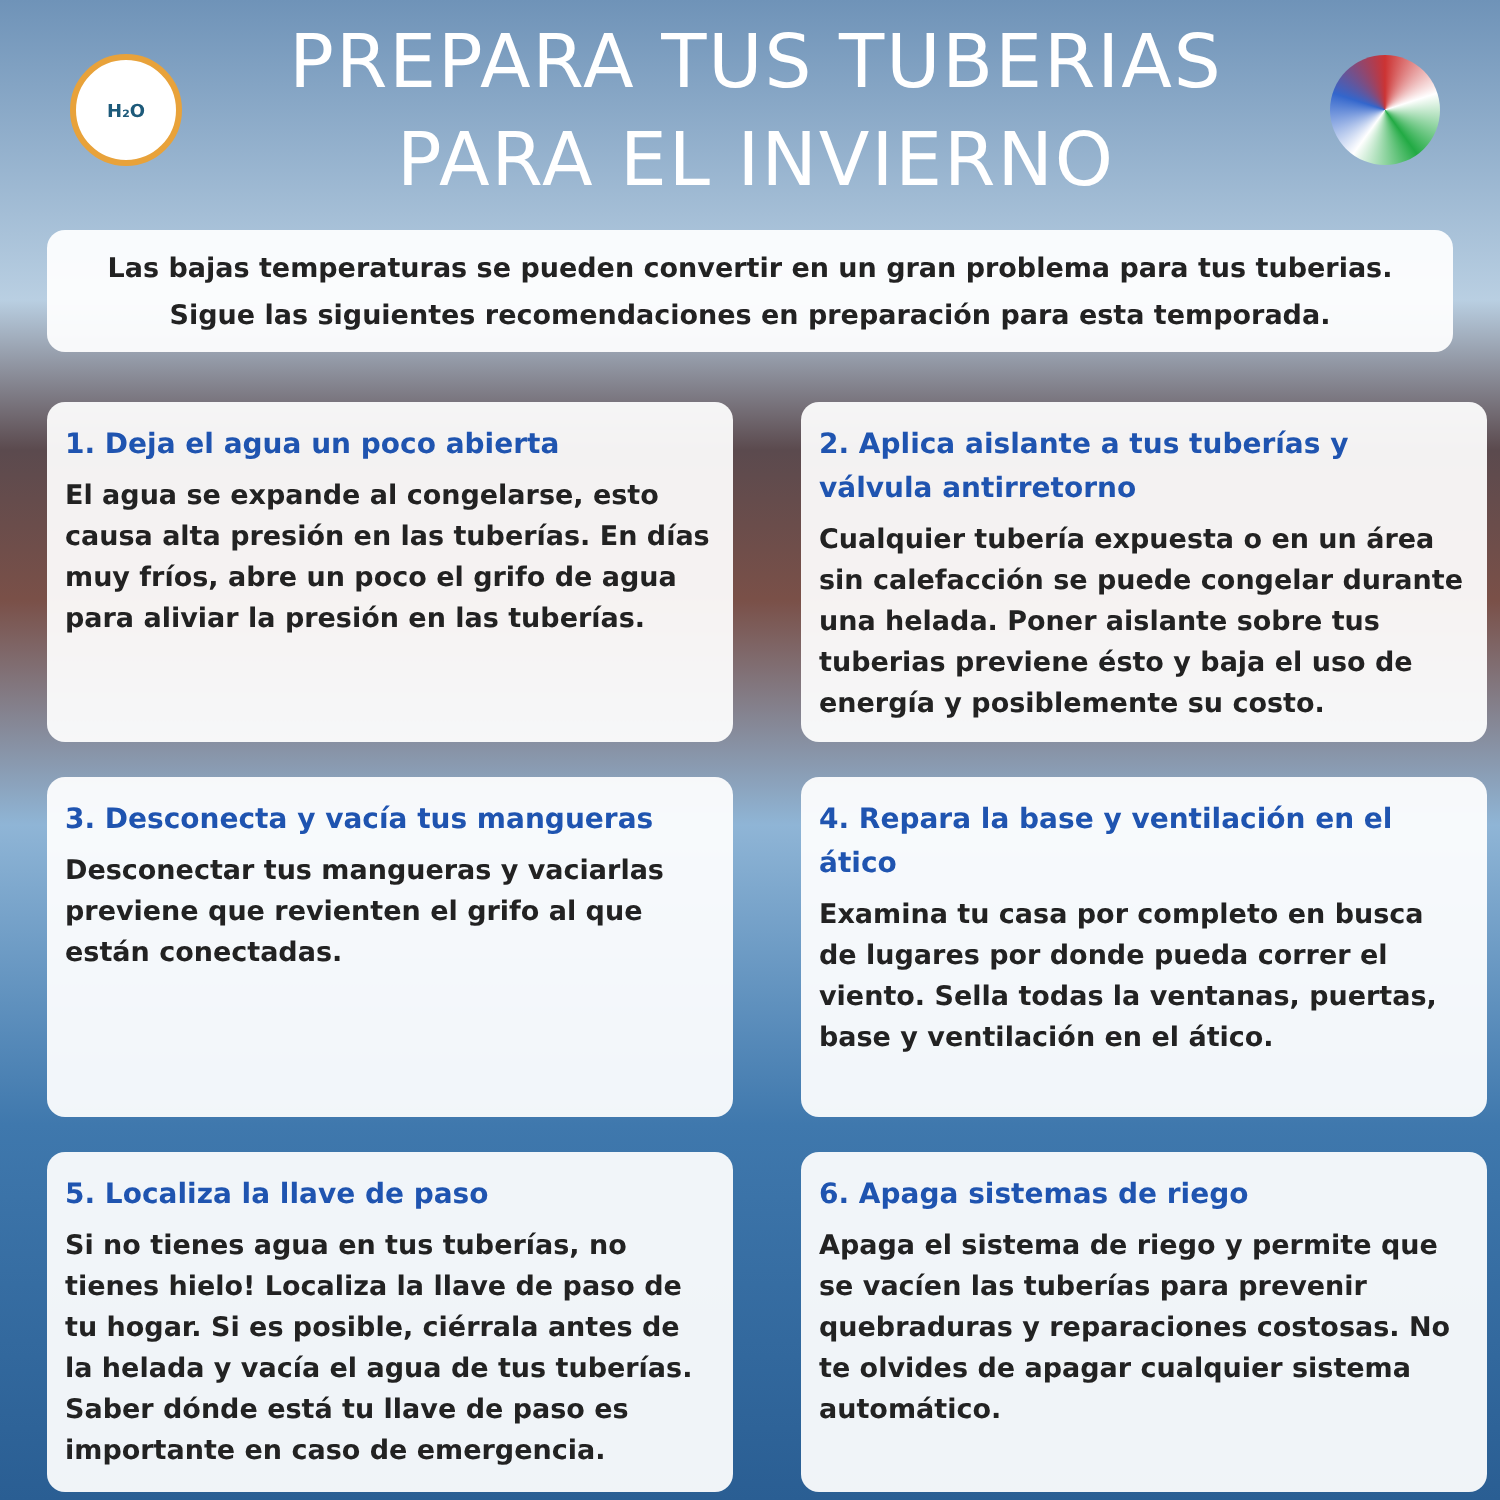H₂O
PREPARA TUS TUBERIAS
PARA EL INVIERNO
Las bajas temperaturas se pueden convertir en un gran problema para tus tuberias.
Sigue las siguientes recomendaciones en preparación para esta temporada.
1. Deja el agua un poco abierta
El agua se expande al congelarse, esto causa alta presión en las tuberías. En días muy fríos, abre un poco el grifo de agua para aliviar la presión en las tuberías.
2. Aplica aislante a tus tuberías y válvula antirretorno
Cualquier tubería expuesta o en un área sin calefacción se puede congelar durante una helada. Poner aislante sobre tus tuberias previene ésto y baja el uso de energía y posiblemente su costo.
3. Desconecta y vacía tus mangueras
Desconectar tus mangueras y vaciarlas previene que revienten el grifo al que están conectadas.
4. Repara la base y ventilación en el ático
Examina tu casa por completo en busca de lugares por donde pueda correr el viento. Sella todas la ventanas, puertas, base y ventilación en el ático.
5. Localiza la llave de paso
Si no tienes agua en tus tuberías, no tienes hielo! Localiza la llave de paso de tu hogar. Si es posible, ciérrala antes de la helada y vacía el agua de tus tuberías. Saber dónde está tu llave de paso es importante en caso de emergencia.
6. Apaga sistemas de riego
Apaga el sistema de riego y permite que se vacíen las tuberías para prevenir quebraduras y reparaciones costosas. No te olvides de apagar cualquier sistema automático.